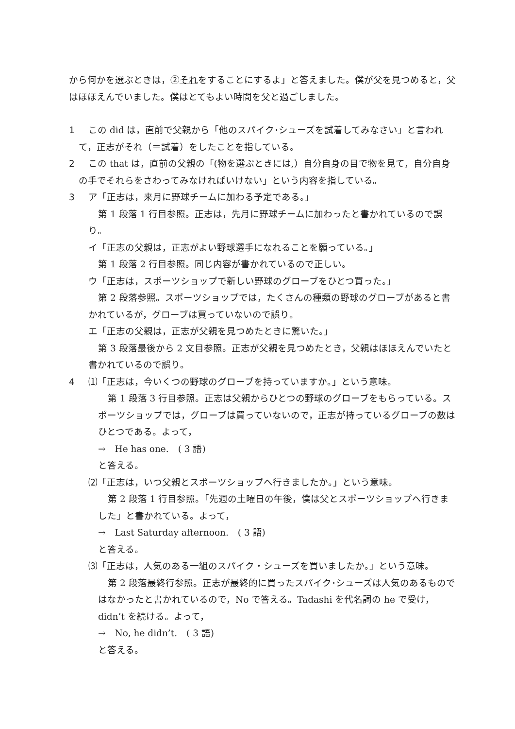から何かを選ぶときは，②それをすることにするよ」と答えました。僕が父を見つめると，父はほほえんでいました。僕はとてもよい時間を父と過ごしました。
1 この did は，直前で父親から「他のスパイク･シューズを試着してみなさい」と言われて，正志がそれ（＝試着）をしたことを指している。
2 この that は，直前の父親の「(物を選ぶときには,）自分自身の目で物を見て，自分自身の手でそれらをさわってみなければいけない」という内容を指している。
3 ア「正志は，来月に野球チームに加わる予定である。」
第 1 段落 1 行目参照。正志は，先月に野球チームに加わったと書かれているので誤り。
イ「正志の父親は，正志がよい野球選手になれることを願っている。」
第 1 段落 2 行目参照。同じ内容が書かれているので正しい。
ウ「正志は，スポーツショップで新しい野球のグローブをひとつ買った。」
第 2 段落参照。スポーツショップでは，たくさんの種類の野球のグローブがあると書かれているが，グローブは買っていないので誤り。
エ「正志の父親は，正志が父親を見つめたときに驚いた。」
第 3 段落最後から 2 文目参照。正志が父親を見つめたとき，父親はほほえんでいたと書かれているので誤り。
4 ⑴「正志は，今いくつの野球のグローブを持っていますか。」という意味。
第 1 段落 3 行目参照。正志は父親からひとつの野球のグローブをもらっている。スポーツショップでは，グローブは買っていないので，正志が持っているグローブの数はひとつである。よって，
→　He has one.　( 3 語)
と答える。
⑵「正志は，いつ父親とスポーツショップへ行きましたか。」という意味。
第 2 段落 1 行目参照。「先週の土曜日の午後，僕は父とスポーツショップへ行きました」と書かれている。よって，
→　Last Saturday afternoon.　( 3 語)
と答える。
⑶「正志は，人気のある一組のスパイク・シューズを買いましたか。」という意味。
第 2 段落最終行参照。正志が最終的に買ったスパイク･シューズは人気のあるものではなかったと書かれているので，No で答える。Tadashi を代名詞の he で受け，didn’t を続ける。よって，
→　No, he didn’t.　( 3 語)
と答える。